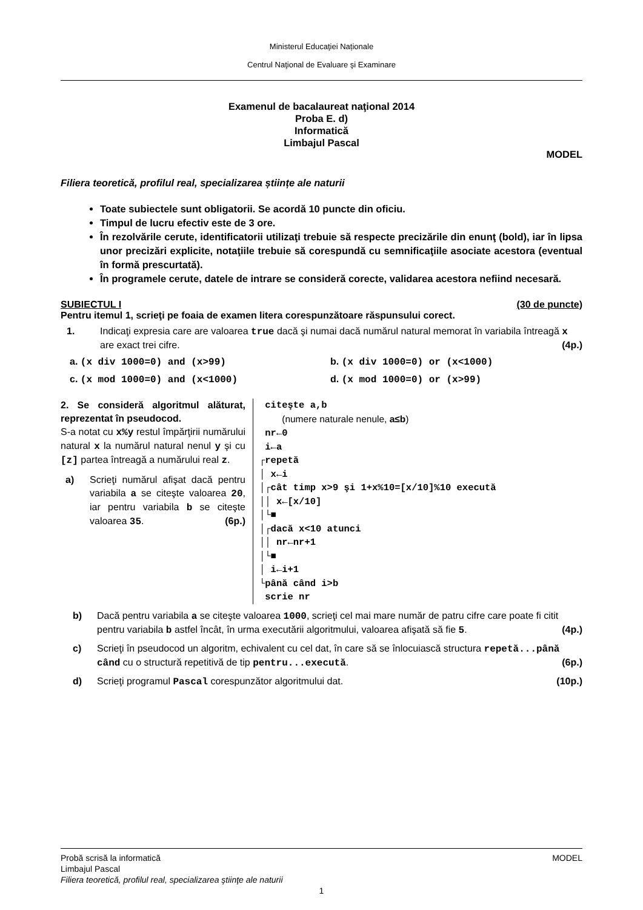Ministerul Educaţiei Naționale
Centrul Naţional de Evaluare şi Examinare
Examenul de bacalaureat naţional 2014
Proba E. d)
Informatică
Limbajul Pascal
MODEL
Filiera teoretică, profilul real, specializarea științe ale naturii
Toate subiectele sunt obligatorii. Se acordă 10 puncte din oficiu.
Timpul de lucru efectiv este de 3 ore.
În rezolvările cerute, identificatorii utilizaţi trebuie să respecte precizările din enunţ (bold), iar în lipsa unor precizări explicite, notaţiile trebuie să corespundă cu semnificaţiile asociate acestora (eventual în formă prescurtată).
În programele cerute, datele de intrare se consideră corecte, validarea acestora nefiind necesară.
SUBIECTUL I (30 de puncte)
Pentru itemul 1, scrieţi pe foaia de examen litera corespunzătoare răspunsului corect.
1. Indicaţi expresia care are valoarea true dacă şi numai dacă numărul natural memorat în variabila întreagă x are exact trei cifre. (4p.)
a. (x div 1000=0) and (x>99)
b. (x div 1000=0) or (x<1000)
c. (x mod 1000=0) and (x<1000)
d. (x mod 1000=0) or (x>99)
2. Se consideră algoritmul alăturat, reprezentat în pseudocod.
S-a notat cu x%y restul împărţirii numărului natural x la numărul natural nenul y şi cu [z] partea întreagă a numărului real z.
a) Scrieţi numărul afişat dacă pentru variabila a se citeşte valoarea 20, iar pentru variabila b se citeşte valoarea 35. (6p.)
citeşte a,b (numere naturale nenule, a≤b) nr←0 i←a ┌repetă │ x←i │┌cât timp x>9 şi 1+x%10=[x/10]%10 execută ││ x←[x/10] │└■ │┌dacă x<10 atunci ││ nr←nr+1 │└■ │ i←i+1 └până când i>b scrie nr
b) Dacă pentru variabila a se citeşte valoarea 1000, scrieţi cel mai mare număr de patru cifre care poate fi citit pentru variabila b astfel încât, în urma executării algoritmului, valoarea afişată să fie 5. (4p.)
c) Scrieţi în pseudocod un algoritm, echivalent cu cel dat, în care să se înlocuiască structura repetă...până când cu o structură repetitivă de tip pentru...execută. (6p.)
d) Scrieţi programul Pascal corespunzător algoritmului dat. (10p.)
Probă scrisă la informatică MODEL
Limbajul Pascal
Filiera teoretică, profilul real, specializarea ştiinţe ale naturii
1